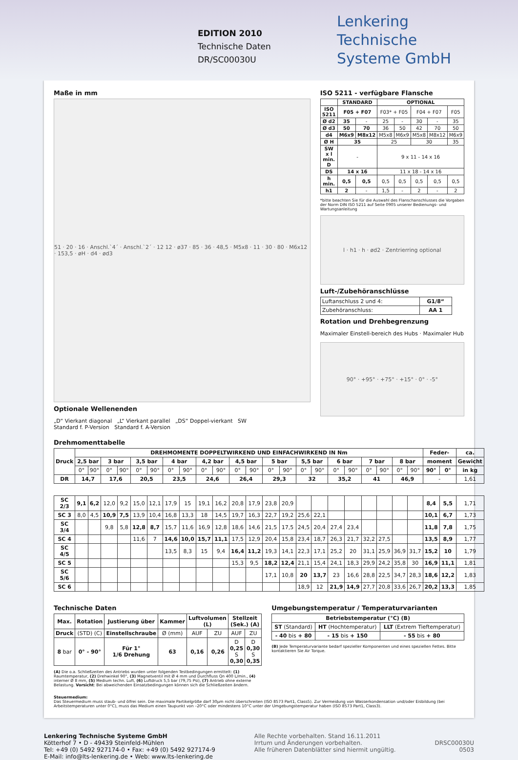EDITION 2010
Technische Daten
DR/SC00030U
Lenkering
Technische
Systeme GmbH
Maße in mm
51 · 20 · 16 · Anschl.`4´ · Anschl.`2´ · 12 12 · ø37 · 85 · 36 · 48,5 · M5x8 · 11 · 30 · 80 · M6x12 · 153,5 · øH · d4 · ød3
Optionale Wellenenden
„D“ Vierkant diagonal „L“ Vierkant parallel „DS“ Doppel-vierkant SW
Standard f. P-Version Standard f. A-Version
ISO 5211 - verfügbare Flansche
| | STANDARD | | OPTIONAL | | | | |
| --- | --- | --- | --- | --- | --- | --- | --- |
| ISO 5211 | F05 + F07 | | F03* + F05 | | F04 + F07 | | F05 |
| Ø d2 | 35 | - | 25 | - | 30 | - | 35 |
| Ø d3 | 50 | 70 | 36 | 50 | 42 | 70 | 50 |
| d4 | M6x9 | M8x12 | M5x8 | M6x9 | M5x8 | M8x12 | M6x9 |
| Ø H | 35 | | 25 | | 30 | | 35 |
| SW x l min. D | - | | 9 x 11 - 14 x 16 | | | | |
| DS | 14 x 16 | | 11 x 18 - 14 x 16 | | | | |
| h min. | 0,5 | 0,5 | 0,5 | 0,5 | 0,5 | 0,5 | 0,5 |
| h1 | 2 | - | 1,5 | - | 2 | - | 2 |
*bitte beachten Sie für die Auswahl des Flanschanschlusses die Vorgaben der Norm DIN ISO 5211 auf Seite 0905 unserer Bedienungs- und Wartungsanleitung
l · h1 · h · ød2 · Zentrierring optional
Luft-/Zubehöranschlüsse
| Luftanschluss 2 und 4: | G1/8“ |
| Zubehöranschluss: | AA 1 |
Rotation und Drehbegrenzung
Maximaler Einstell-bereich des Hubs · Maximaler Hub
90° · +95° · +75° · +15° · 0° · -5°
Drehmomenttabelle
| Druck | DREHMOMENTE DOPPELTWIRKEND UND EINFACHWIRKEND IN Nm | | | | | | | | | | | | | | | | | | | | | | Feder- | | ca. |
| --- | --- | --- | --- | --- | --- | --- | --- | --- | --- | --- | --- | --- | --- | --- | --- | --- | --- | --- | --- | --- | --- | --- | --- | --- | --- |
| | 2,5 bar | | 3 bar | | 3,5 bar | | 4 bar | | 4,2 bar | | 4,5 bar | | 5 bar | | 5,5 bar | | 6 bar | | 7 bar | | 8 bar | | moment | | Gewicht |
| | 0° | 90° | 0° | 90° | 0° | 90° | 0° | 90° | 0° | 90° | 0° | 90° | 0° | 90° | 0° | 90° | 0° | 90° | 0° | 90° | 0° | 90° | 90° | 0° | in kg |
| DR | 14,7 | | 17,6 | | 20,5 | | 23,5 | | 24,6 | | 26,4 | | 29,3 | | 32 | | 35,2 | | 41 | | 46,9 | | - | | 1,61 |
| SC 2/3 | 9,1 | 6,2 | 12,0 | 9,2 | 15,0 | 12,1 | 17,9 | 15 | 19,1 | 16,2 | 20,8 | 17,9 | 23,8 | 20,9 | | | | | | | | | 8,4 | 5,5 | 1,71 |
| SC 3 | 8,0 | 4,5 | 10,9 | 7,5 | 13,9 | 10,4 | 16,8 | 13,3 | 18 | 14,5 | 19,7 | 16,3 | 22,7 | 19,2 | 25,6 | 22,1 | | | | | | | 10,1 | 6,7 | 1,73 |
| SC 3/4 | | | 9,8 | 5,8 | 12,8 | 8,7 | 15,7 | 11,6 | 16,9 | 12,8 | 18,6 | 14,6 | 21,5 | 17,5 | 24,5 | 20,4 | 27,4 | 23,4 | | | | | 11,8 | 7,8 | 1,75 |
| SC 4 | | | | | 11,6 | 7 | 14,6 | 10,0 | 15,7 | 11,1 | 17,5 | 12,9 | 20,4 | 15,8 | 23,4 | 18,7 | 26,3 | 21,7 | 32,2 | 27,5 | | | 13,5 | 8,9 | 1,77 |
| SC 4/5 | | | | | | | 13,5 | 8,3 | 15 | 9,4 | 16,4 | 11,2 | 19,3 | 14,1 | 22,3 | 17,1 | 25,2 | 20 | 31,1 | 25,9 | 36,9 | 31,7 | 15,2 | 10 | 1,79 |
| SC 5 | | | | | | | | | | | 15,3 | 9,5 | 18,2 | 12,4 | 21,1 | 15,4 | 24,1 | 18,3 | 29,9 | 24,2 | 35,8 | 30 | 16,9 | 11,1 | 1,81 |
| SC 5/6 | | | | | | | | | | | | | 17,1 | 10,8 | 20 | 13,7 | 23 | 16,6 | 28,8 | 22,5 | 34,7 | 28,3 | 18,6 | 12,2 | 1,83 |
| SC 6 | | | | | | | | | | | | | | | 18,9 | 12 | 21,9 | 14,9 | 27,7 | 20,8 | 33,6 | 26,7 | 20,2 | 13,3 | 1,85 |
Technische Daten
| Max. | Rotation | Justierung über | Kammer | Luftvolumen (L) | | Stellzeit (Sek.) (A) | |
| --- | --- | --- | --- | --- | --- | --- | --- |
| Druck | (STD) (C) | Einstellschraube | Ø (mm) | AUF | ZU | AUF | ZU |
| 8 bar | 0° - 90° | Für 1° 1/6 Drehung | 63 | 0,16 | 0,26 | D 0,25 S 0,30 | D 0,30 S 0,35 |
(A) Die o.a. Schließzeiten des Antriebs wurden unter folgenden Testbedingungen ermittelt: (1) Raumtemperatur, (2) Drehwinkel 90°, (3) Magnetventil mit Ø 4 mm und Durchfluss Qn 400 L/min., (4) interner Ø 8 mm, (5) Medium techn. Luft, (6) Luftdruck 5,5 bar (79,75 Psi), (7) Antrieb ohne externe Belastung. Vorsicht: Bei abweichenden Einsatzbedingungen können sich die Schließzeiten ändern.
Umgebungstemperatur / Temperaturvarianten
| Betriebstemperatur (°C) (B) | | |
| --- | --- | --- |
| ST (Standard) | HT (Hochtemperatur) | LLT (Extrem Tieftemperatur) |
| - 40 bis + 80 | - 15 bis + 150 | - 55 bis + 80 |
(B) Jede Temperaturvariante bedarf spezieller Komponenten und eines speziellen Fettes. Bitte kontaktieren Sie Air Torque.
Steuermedium:
Das Steuermedium muss staub- und ölfrei sein. Die maximale Partikelgröße darf 30µm nicht überschreiten (ISO 8573 Part1, Class5). Zur Vermeidung von Wasserkondensation und/oder Eisbildung (bei Arbeitstemperaturen unter 0°C), muss das Medium einen Taupunkt von –20°C oder mindestens 10°C unter der Umgebungstemperatur haben (ISO 8573 Part1, Class3).
Lenkering Technische Systeme GmbH
Kötterhof 7 • D - 49439 Steinfeld-Mühlen
Tel: +49 (0) 5492 927174-0 • Fax: +49 (0) 5492 927174-9
E-Mail: info@lts-lenkering.de • Web: www.lts-lenkering.de
Alle Rechte vorbehalten. Stand 16.11.2011
Irrtum und Änderungen vorbehalten.
Alle früheren Datenblätter sind hiermit ungültig.
DRSC00030U
0503